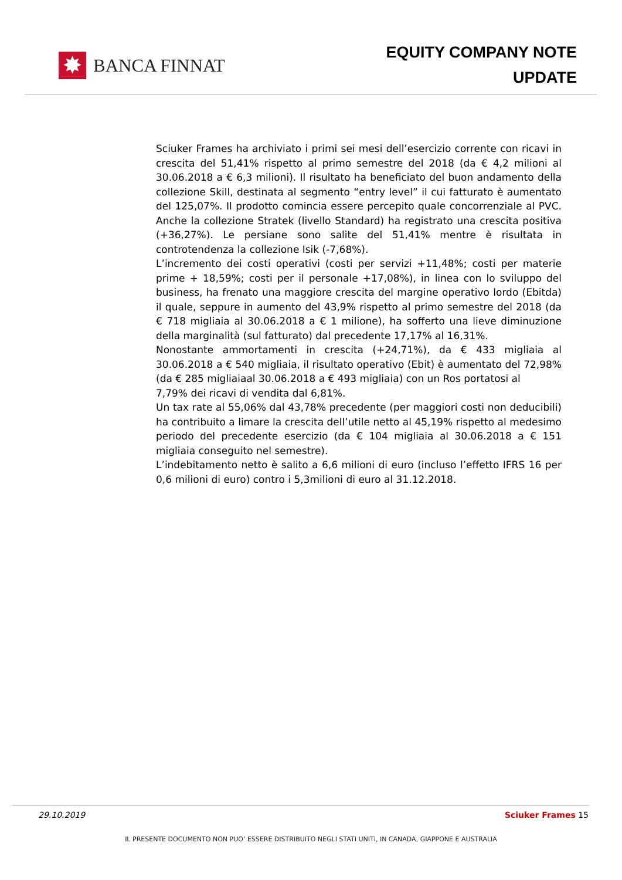✸
BANCA FINNAT
EQUITY COMPANY NOTE
UPDATE
Sciuker Frames ha archiviato i primi sei mesi dell’esercizio corrente con ricavi in crescita del 51,41% rispetto al primo semestre del 2018 (da € 4,2 milioni al 30.06.2018 a € 6,3 milioni). Il risultato ha beneficiato del buon andamento della collezione Skill, destinata al segmento “entry level” il cui fatturato è aumentato del 125,07%. Il prodotto comincia essere percepito quale concorrenziale al PVC. Anche la collezione Stratek (livello Standard) ha registrato una crescita positiva (+36,27%). Le persiane sono salite del 51,41% mentre è risultata in controtendenza la collezione Isik (-7,68%).
L’incremento dei costi operativi (costi per servizi +11,48%; costi per materie prime + 18,59%; costi per il personale +17,08%), in linea con lo sviluppo del business, ha frenato una maggiore crescita del margine operativo lordo (Ebitda) il quale, seppure in aumento del 43,9% rispetto al primo semestre del 2018 (da € 718 migliaia al 30.06.2018 a € 1 milione), ha sofferto una lieve diminuzione della marginalità (sul fatturato) dal precedente 17,17% al 16,31%.
Nonostante ammortamenti in crescita (+24,71%), da € 433 migliaia al 30.06.2018 a € 540 migliaia, il risultato operativo (Ebit) è aumentato del 72,98% (da € 285 migliaiaal 30.06.2018 a € 493 migliaia) con un Ros portatosi al
7,79% dei ricavi di vendita dal 6,81%.
Un tax rate al 55,06% dal 43,78% precedente (per maggiori costi non deducibili) ha contribuito a limare la crescita dell’utile netto al 45,19% rispetto al medesimo periodo del precedente esercizio (da € 104 migliaia al 30.06.2018 a € 151 migliaia conseguito nel semestre).
L’indebitamento netto è salito a 6,6 milioni di euro (incluso l’effetto IFRS 16 per 0,6 milioni di euro) contro i 5,3milioni di euro al 31.12.2018.
29.10.2019 Sciuker Frames 15
IL PRESENTE DOCUMENTO NON PUO’ ESSERE DISTRIBUITO NEGLI STATI UNITI, IN CANADA, GIAPPONE E AUSTRALIA